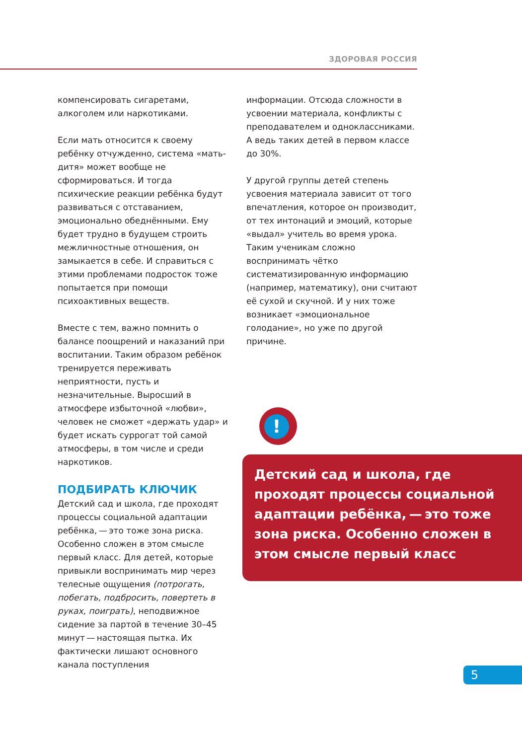ЗДОРОВАЯ РОССИЯ
компенсировать сигаретами, алкоголем или наркотиками.
Если мать относится к своему ребёнку отчужденно, система «мать-дитя» может вообще не сформироваться. И тогда психические реакции ребёнка будут развиваться с отставанием, эмоционально обеднёнными. Ему будет трудно в будущем строить межличностные отношения, он замыкается в себе. И справиться с этими проблемами подросток тоже попытается при помощи психоактивных веществ.
Вместе с тем, важно помнить о балансе поощрений и наказаний при воспитании. Таким образом ребёнок тренируется переживать неприятности, пусть и незначительные. Выросший в атмосфере избыточной «любви», человек не сможет «держать удар» и будет искать суррогат той самой атмосферы, в том числе и среди наркотиков.
ПОДБИРАТЬ КЛЮЧИК
Детский сад и школа, где проходят процессы социальной адаптации ребёнка, — это тоже зона риска. Особенно сложен в этом смысле первый класс. Для детей, которые привыкли воспринимать мир через телесные ощущения (потрогать, побегать, подбросить, повертеть в руках, поиграть), неподвижное сидение за партой в течение 30–45 минут — настоящая пытка. Их фактически лишают основного канала поступления
информации. Отсюда сложности в усвоении материала, конфликты с преподавателем и одноклассниками. А ведь таких детей в первом классе до 30%.
У другой группы детей степень усвоения материала зависит от того впечатления, которое он производит, от тех интонаций и эмоций, которые «выдал» учитель во время урока. Таким ученикам сложно воспринимать чётко систематизированную информацию (например, математику), они считают её сухой и скучной. И у них тоже возникает «эмоциональное голодание», но уже по другой причине.
!
Детский сад и школа, где проходят процессы социальной адаптации ребёнка, — это тоже зона риска. Особенно сложен в этом смысле первый класс
5